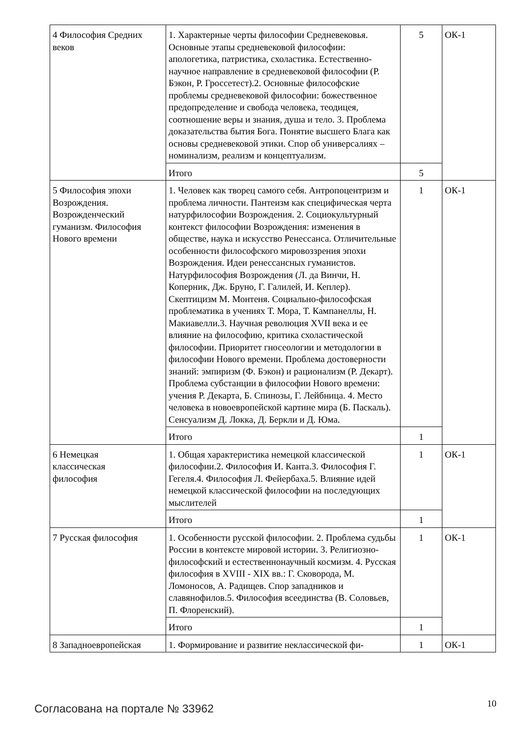| 4 Философия Средних веков | 1. Характерные черты философии Средневековья. Основные этапы средневековой философии: апологетика, патристика, схоластика. Естественно-научное направление в средневековой философии (Р. Бэкон, Р. Гроссетест).2. Основные философские проблемы средневековой философии: божественное предопределение и свобода человека, теодицея, соотношение веры и знания, душа и тело. 3. Проблема доказательства бытия Бога. Понятие высшего Блага как основы средневековой этики. Спор об универсалиях – номинализм, реализм и концептуализм. | 5 | ОК-1 |
| | Итого | 5 | |
| 5 Философия эпохи Возрождения. Возрожденческий гуманизм. Философия Нового времени | 1. Человек как творец самого себя. Антропоцентризм и проблема личности. Пантеизм как специфическая черта натурфилософии Возрождения. 2. Социокультурный контекст философии Возрождения: изменения в обществе, наука и искусство Ренессанса. Отличительные особенности философского мировоззрения эпохи Возрождения. Идеи ренессансных гуманистов. Натурфилософия Возрождения (Л. да Винчи, Н. Коперник, Дж. Бруно, Г. Галилей, И. Кеплер). Скептицизм М. Монтеня. Социально-философская проблематика в учениях Т. Мора, Т. Кампанеллы, Н. Макиавелли.3. Научная революция XVII века и ее влияние на философию, критика схоластической философии. Приоритет гносеологии и методологии в философии Нового времени. Проблема достоверности знаний: эмпиризм (Ф. Бэкон) и рационализм (Р. Декарт). Проблема субстанции в философии Нового времени: учения Р. Декарта, Б. Спинозы, Г. Лейбница. 4. Место человека в новоевропейской картине мира (Б. Паскаль). Сенсуализм Д. Локка, Д. Беркли и Д. Юма. | 1 | ОК-1 |
| | Итого | 1 | |
| 6 Немецкая классическая философия | 1. Общая характеристика немецкой классической философии.2. Философия И. Канта.3. Философия Г. Гегеля.4. Философия Л. Фейербаха.5. Влияние идей немецкой классической философии на последующих мыслителей | 1 | ОК-1 |
| | Итого | 1 | |
| 7 Русская философия | 1. Особенности русской философии. 2. Проблема судьбы России в контексте мировой истории. 3. Религиозно-философский и естественнонаучный космизм. 4. Русская философия в XVIII - XIX вв.: Г. Сковорода, М. Ломоносов, А. Радищев. Спор западников и славянофилов.5. Философия всеединства (В. Соловьев, П. Флоренский). | 1 | ОК-1 |
| | Итого | 1 | |
| 8 Западноевропейская | 1. Формирование и развитие неклассической фи- | 1 | ОК-1 |
Согласована на портале № 33962 10